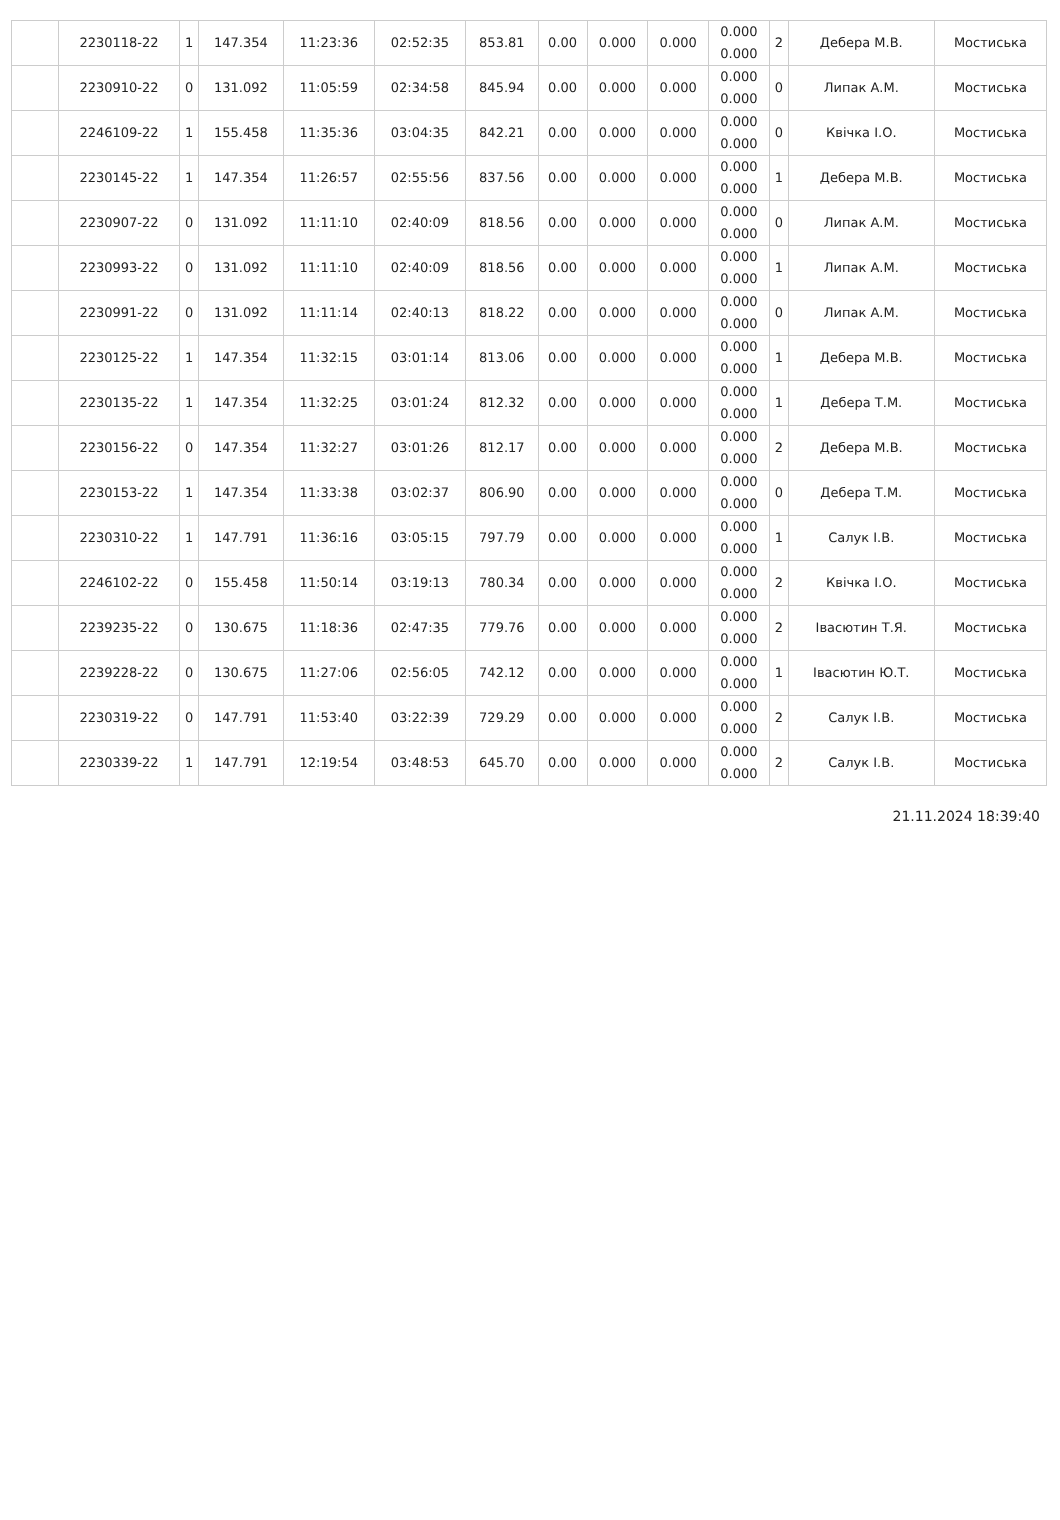| | 2230118-22 | 1 | 147.354 | 11:23:36 | 02:52:35 | 853.81 | 0.00 | 0.000 | 0.000 | 0.000 0.000 | 2 | Дебера М.В. | Мостиська |
| | 2230910-22 | 0 | 131.092 | 11:05:59 | 02:34:58 | 845.94 | 0.00 | 0.000 | 0.000 | 0.000 0.000 | 0 | Липак А.М. | Мостиська |
| | 2246109-22 | 1 | 155.458 | 11:35:36 | 03:04:35 | 842.21 | 0.00 | 0.000 | 0.000 | 0.000 0.000 | 0 | Квічка І.О. | Мостиська |
| | 2230145-22 | 1 | 147.354 | 11:26:57 | 02:55:56 | 837.56 | 0.00 | 0.000 | 0.000 | 0.000 0.000 | 1 | Дебера М.В. | Мостиська |
| | 2230907-22 | 0 | 131.092 | 11:11:10 | 02:40:09 | 818.56 | 0.00 | 0.000 | 0.000 | 0.000 0.000 | 0 | Липак А.М. | Мостиська |
| | 2230993-22 | 0 | 131.092 | 11:11:10 | 02:40:09 | 818.56 | 0.00 | 0.000 | 0.000 | 0.000 0.000 | 1 | Липак А.М. | Мостиська |
| | 2230991-22 | 0 | 131.092 | 11:11:14 | 02:40:13 | 818.22 | 0.00 | 0.000 | 0.000 | 0.000 0.000 | 0 | Липак А.М. | Мостиська |
| | 2230125-22 | 1 | 147.354 | 11:32:15 | 03:01:14 | 813.06 | 0.00 | 0.000 | 0.000 | 0.000 0.000 | 1 | Дебера М.В. | Мостиська |
| | 2230135-22 | 1 | 147.354 | 11:32:25 | 03:01:24 | 812.32 | 0.00 | 0.000 | 0.000 | 0.000 0.000 | 1 | Дебера Т.М. | Мостиська |
| | 2230156-22 | 0 | 147.354 | 11:32:27 | 03:01:26 | 812.17 | 0.00 | 0.000 | 0.000 | 0.000 0.000 | 2 | Дебера М.В. | Мостиська |
| | 2230153-22 | 1 | 147.354 | 11:33:38 | 03:02:37 | 806.90 | 0.00 | 0.000 | 0.000 | 0.000 0.000 | 0 | Дебера Т.М. | Мостиська |
| | 2230310-22 | 1 | 147.791 | 11:36:16 | 03:05:15 | 797.79 | 0.00 | 0.000 | 0.000 | 0.000 0.000 | 1 | Салук І.В. | Мостиська |
| | 2246102-22 | 0 | 155.458 | 11:50:14 | 03:19:13 | 780.34 | 0.00 | 0.000 | 0.000 | 0.000 0.000 | 2 | Квічка І.О. | Мостиська |
| | 2239235-22 | 0 | 130.675 | 11:18:36 | 02:47:35 | 779.76 | 0.00 | 0.000 | 0.000 | 0.000 0.000 | 2 | Івасютин Т.Я. | Мостиська |
| | 2239228-22 | 0 | 130.675 | 11:27:06 | 02:56:05 | 742.12 | 0.00 | 0.000 | 0.000 | 0.000 0.000 | 1 | Івасютин Ю.Т. | Мостиська |
| | 2230319-22 | 0 | 147.791 | 11:53:40 | 03:22:39 | 729.29 | 0.00 | 0.000 | 0.000 | 0.000 0.000 | 2 | Салук І.В. | Мостиська |
| | 2230339-22 | 1 | 147.791 | 12:19:54 | 03:48:53 | 645.70 | 0.00 | 0.000 | 0.000 | 0.000 0.000 | 2 | Салук І.В. | Мостиська |
21.11.2024 18:39:40